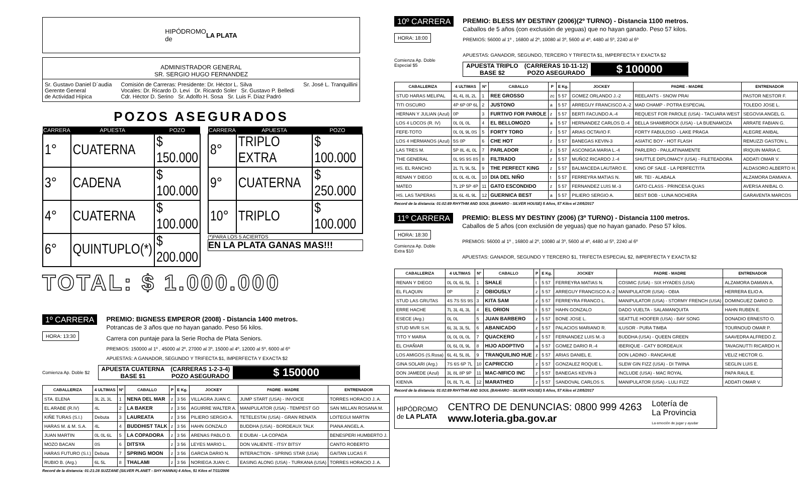HIPÓDROMO
de LA PLATA
ADMINISTRADOR GENERAL
SR. SERGIO HUGO FERNANDEZ
Sr. Gustavo Daniel D´audia
Gerente General
de Actividad Hípica
Comisión de Carreras: Presidente: Dr. Héctor L. Silva
Vocales: Dr. Ricardo D. Levi Dr. Ricardo Soler Sr. Gustavo P. Belledi
Cdr. Héctor D. Serino Sr. Adolfo H. Sosa Sr. Luis F. Díaz Padró
Sr. José L. Tranquillini
POZOS ASEGURADOS
| CARRERA | APUESTA | POZO |
| --- | --- | --- |
| 1° | CUATERNA | $ 150.000 |
| 3° | CADENA | $ 100.000 |
| 4° | CUATERNA | $ 100.000 |
| 6° | QUINTUPLO(*) | $ 200.000 |
| CARRERA | APUESTA | POZO |
| --- | --- | --- |
| 8° | TRIPLO EXTRA | $ 100.000 |
| 9° | CUATERNA | $ 250.000 |
| 10° | TRIPLO | $ 100.000 |
(*)PARA LOS 5 ACIERTOS
EN LA PLATA GANAS MAS!!!
TOTAL: $ 1.000.000
1º CARRERA
HORA: 13:30
PREMIO: BIGNESS EMPEROR (2008) - Distancia 1400 metros.
Potrancas de 3 años que no hayan ganado. Peso 56 kilos.
Carrera con puntaje para la Serie Rocha de Plata Seniors.
PREMIOS: 150000 al 1º , 45000 al 2º, 27000 al 3º, 15000 al 4º, 12000 al 5º, 6000 al 6º
APUESTAS: A GANADOR, SEGUNDO Y TRIFECTA $1, IMPERFECTA Y EXACTA $2
Comienza Ap. Doble $2
APUESTA CUATERNA
BASE $1
(CARRERAS 1-2-3-4)
POZO ASEGURADO
$ 150000
| CABALLERIZA | 4 ULTIMAS | Nº | CABALLO | P | E Kg. | JOCKEY | PADRE - MADRE | ENTRENADOR |
| --- | --- | --- | --- | --- | --- | --- | --- | --- |
| STA. ELENA | 3L 2L 3L | 1 | NENA DEL MAR | z | 3 56 | VILLAGRA JUAN C. | JUMP START (USA) - INVOICE | TORRES HORACIO J. A. |
| EL ARABE (R.IV) | 4L | 2 | LA BAKER | z | 3 56 | AGUIRRE WALTER A. | MANIPULATOR (USA) - TEMPEST GO | SAN MILLAN ROSANA M. |
| KIÑE TURAS (S.I.) | Debuta | 3 | LAUREATA | z | 3 56 | PILIERO SERGIO A. | TETELESTAI (USA) - GRAN RENATA | LOITEGUI MARTIN |
| HARAS M. & M. S.A. | 4L | 4 | BUDDHIST TALK | z | 3 56 | HAHN GONZALO | BUDDHA (USA) - BORDEAUX TALK | PIANA ANGEL A. |
| JUAN MARTIN | 0L 0L 6L | 5 | LA COPADORA | z | 3 56 | ARENAS PABLO D. | E DUBAI - LA COPADA | BENESPERI HUMBERTO J. |
| MOZO BACAN | 0S | 6 | DITSYA | z | 3 56 | LEYES MARIO L. | DON VALIENTE - ITSY BITSY | CANTO ROBERTO |
| HARAS FUTURO (S.I.) | Debuta | 7 | SPRING MOON | z | 3 56 | GARCIA DARIO N. | INTERACTION - SPRING STAR (USA) | GAITAN LUCAS F. |
| RUBIO B. (Arg.) | 6L 5L | 8 | THALAMI | z | 3 56 | NORIEGA JUAN C. | EASING ALONG (USA) - TURKANA (USA) | TORRES HORACIO J. A. |
Record de la distancia: 01:21:28 SUZZANE (SILVER PLANET - SHY HANNA) 4 Años, 51 Kilos el 7/11/2006
10º CARRERA
HORA: 18:00
Comienza Ap. Doble
Especial $5
PREMIO: BLESS MY DESTINY (2006)(2º TURNO) - Distancia 1100 metros.
Caballos de 5 años (con exclusión de yeguas) que no hayan ganado. Peso 57 kilos.
PREMIOS: 56000 al 1º , 16800 al 2º, 10080 al 3º, 5600 al 4º, 4480 al 5º, 2240 al 6º
APUESTAS: GANADOR, SEGUNDO, TERCERO Y TRIFECTA $1, IMPERFECTA Y EXACTA $2
APUESTA TRIPLO
BASE $2
(CARRERAS 10-11-12)
POZO ASEGURADO
$ 100000
| CABALLERIZA | 4 ULTIMAS | Nº | CABALLO | P | E Kg. | JOCKEY | PADRE - MADRE | ENTRENADOR |
| --- | --- | --- | --- | --- | --- | --- | --- | --- |
| STUD HARAS MELIPAL | 4L 4L 8L 2L | 1 | REE GROSSO | zc | 5 57 | GOMEZ ORLANDO J.-2 | REELANTS - SNOW PRAI | PASTOR NESTOR F. |
| TITI OSCURO | 4P 6P 0P 6L | 2 | JUSTONO | a | 5 57 | ARREGUY FRANCISCO A.-2 | MAD CHAMP - POTRA ESPECIAL | TOLEDO JOSE L. |
| HERNAN Y JULIAN (Azul) | 0P | 3 | FURTIVO FOR PAROLE | z | 5 57 | BERTI FACUNDO A.-4 | REQUEST FOR PAROLE (USA) - TACUARA WEST | SEGOVIA ANGEL G. |
| LOS 4 LOCOS (R. IV) | 0L 0L 0L | 4 | EL BELLOMOZO | a | 5 57 | HERNANDEZ CARLOS D.-4 | BELLA SHAMBROCK (USA) - LA BUENAMOZA | ARRATE FABIAN G. |
| FEFE-TOTO | 0L 0L 9L 0S | 5 | FORTY TORO | z | 5 57 | ARIAS OCTAVIO F. | FORTY FABULOSO - LAKE PRAGA | ALEGRE ANIBAL |
| LOS 4 HERMANOS (Azul) | 5S 0P | 6 | CHE HOT | z | 5 57 | BANEGAS KEVIN-3 | ASIATIC BOY - HOT FLASH | REMUZZI GASTON L. |
| LAS TRES M. | 5P 8L 4L 0L | 7 | PARLADOR | z | 5 57 | ASCONIGA MARIA L.-4 | PARLERO - PAULATINAMENTE | IRIQUIN MARIA C. |
| THE GENERAL | 0L 9S 9S 8S | 8 | FILTRADO | z | 5 57 | MUÑOZ RICARDO J.-4 | SHUTTLE DIPLOMACY (USA) - FILETEADORA | ADDATI OMAR V. |
| HS. EL RANCHO | 2L 7L 9L 5L | 9 | THE PERFECT KING | z | 5 57 | BALMACEDA LAUTARO E. | KING OF SALE - LA PERFECTITA | ALDASORO ALBERTO H. |
| RENAN Y DIEGO | 0L 0L 4L 0L | 10 | DIA DEL NIÑO | t | 5 57 | FERREYRA MATIAS N. | MR. TEI - ALABALA | ALZAMORA DAMIAN A. |
| MATEO | 7L 2P 5P 4P | 11 | GATO ESCONDIDO | z | 5 57 | FERNANDEZ LUIS M.-3 | GATO CLASS - PRINCESA QUAS | AVERSA ANIBAL O. |
| HS. LAS TAPERAS | 3L 6L 4L 9L | 12 | GUERNICA BEST | a | 5 57 | PILIERO SERGIO A. | BEST BOB - LUNA NOCHERA | GARAVENTA MARCOS |
Record de la distancia: 01:02:89 RHYTHM AND SOUL (BAHIARO - SILVER HOUSE) 5 Años, 57 Kilos el 2/05/2017
11º CARRERA
HORA: 18:30
Comienza Ap. Doble
Extra $10
PREMIO: BLESS MY DESTINY (2006) (3º TURNO) - Distancia 1100 metros.
Caballos de 5 años (con exclusión de yeguas) que no hayan ganado. Peso 57 kilos.
PREMIOS: 56000 al 1º , 16800 al 2º, 10080 al 3º, 5600 al 4º, 4480 al 5º, 2240 al 6º
APUESTAS: GANADOR, SEGUNDO Y TERCERO $1, TRIFECTA ESPECIAL $2, IMPERFECTA Y EXACTA $2
| CABALLERIZA | 4 ULTIMAS | Nº | CABALLO | P | E Kg. | JOCKEY | PADRE - MADRE | ENTRENADOR |
| --- | --- | --- | --- | --- | --- | --- | --- | --- |
| RENAN Y DIEGO | 0L 0L 6L 5L | 1 | SHALE | t | 5 57 | FERREYRA MATIAS N. | COSMIC (USA) - SIX HYADES (USA) | ALZAMORA DAMIAN A. |
| EL FLAQUIN | 0P | 2 | OBIOUSLY | z | 5 57 | ARREGUY FRANCISCO A.-2 | MANIPULATOR (USA) - OBIA | HERRERA ELIO A. |
| STUD LAS GRUTAS | 4S 7S 5S 9S | 3 | KITA SAM | z | 5 57 | FERREYRA FRANCO L. | MANIPULATOR (USA) - STORMY FRENCH (USA) | DOMINGUEZ DARIO D. |
| ERRE HACHE | 7L 3L 4L 3L | 4 | EL ORION | t | 5 57 | HAHN GONZALO | DADO VUELTA - SALAMANQUITA | HAHN RUBEN E. |
| ESECE (Arg.) | 0L 0L | 5 | JUAN BARBERO | z | 5 57 | BONE JOSE L. | SEATTLE HOOFER (USA) - BAY SONG | DONADIO ERNESTO O. |
| STUD MVR S.H. | 6L 3L 3L 5L | 6 | ABANICADO | z | 5 57 | PALACIOS MARIANO R. | ILUSOR - PURA TIMBA | TOURNOUD OMAR P. |
| TITO Y MARIA | 0L 0L 0L 0L | 7 | QUACKERO | z | 5 57 | FERNANDEZ LUIS M.-3 | BUDDHA (USA) - QUEEN GREEN | SAAVEDRA ALFREDO Z. |
| EL CHAÑIAR | 0L 6L 0L 9L | 8 | HIJO ADOPTIVO | a | 5 57 | GOMEZ DARIO R.-4 | IBERIQUE - CATY BORDEAUX | TAVAGNUTTI RICARDO H. |
| LOS AMIGOS (S.Rosa) | 6L 4L 5L 8L | 9 | TRANQUILINO HUE | z | 5 57 | ARIAS DANIEL E. | DON LADINO - RANCAHUE | VELIZ HECTOR G. |
| GINA SOLARI (Arg.) | 7S 6S 6P 7L | 10 | CAPRICCIO | z | 5 57 | GONZALEZ ROQUE L. | SLEW GIN FIZZ (USA) - DI TWINA | SEGLIN LUIS E. |
| DON JAMEDE (Azul) | 3L 8L 8P 9P | 11 | MAC-NIFICO INC | z | 5 57 | BANEGAS KEVIN-3 | INCLUDE (USA) - MAC ROYAL | PAPA RAUL E. |
| KIENVA | 0L 8L 7L 4L | 12 | MARATHEO | z | 5 57 | SANDOVAL CARLOS S. | MANIPULATOR (USA) - LULI FIZZ | ADDATI OMAR V. |
Record de la distancia: 01:02:89 RHYTHM AND SOUL (BAHIARO - SILVER HOUSE) 5 Años, 57 Kilos el 2/05/2017
HIPÓDROMO
de LA PLATA
CENTRO DE DENUNCIAS: 0800 999 4263
www.loteria.gba.gov.ar
Lotería de
La Provincia
La emoción de jugar y ayudar